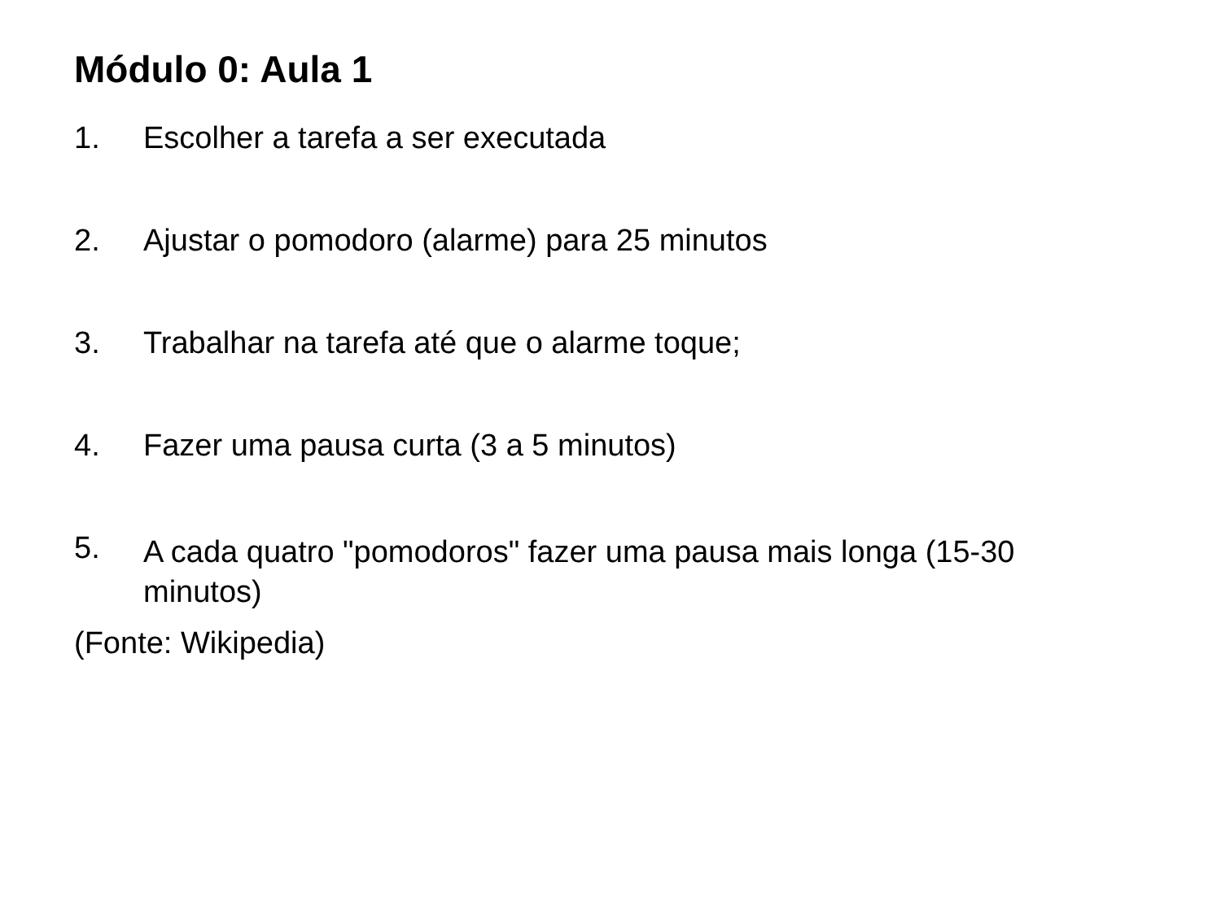Módulo 0: Aula 1
1. Escolher a tarefa a ser executada
2. Ajustar o pomodoro (alarme) para 25 minutos
3. Trabalhar na tarefa até que o alarme toque;
4. Fazer uma pausa curta (3 a 5 minutos)
5. A cada quatro "pomodoros" fazer uma pausa mais longa (15-30 minutos)
(Fonte: Wikipedia)